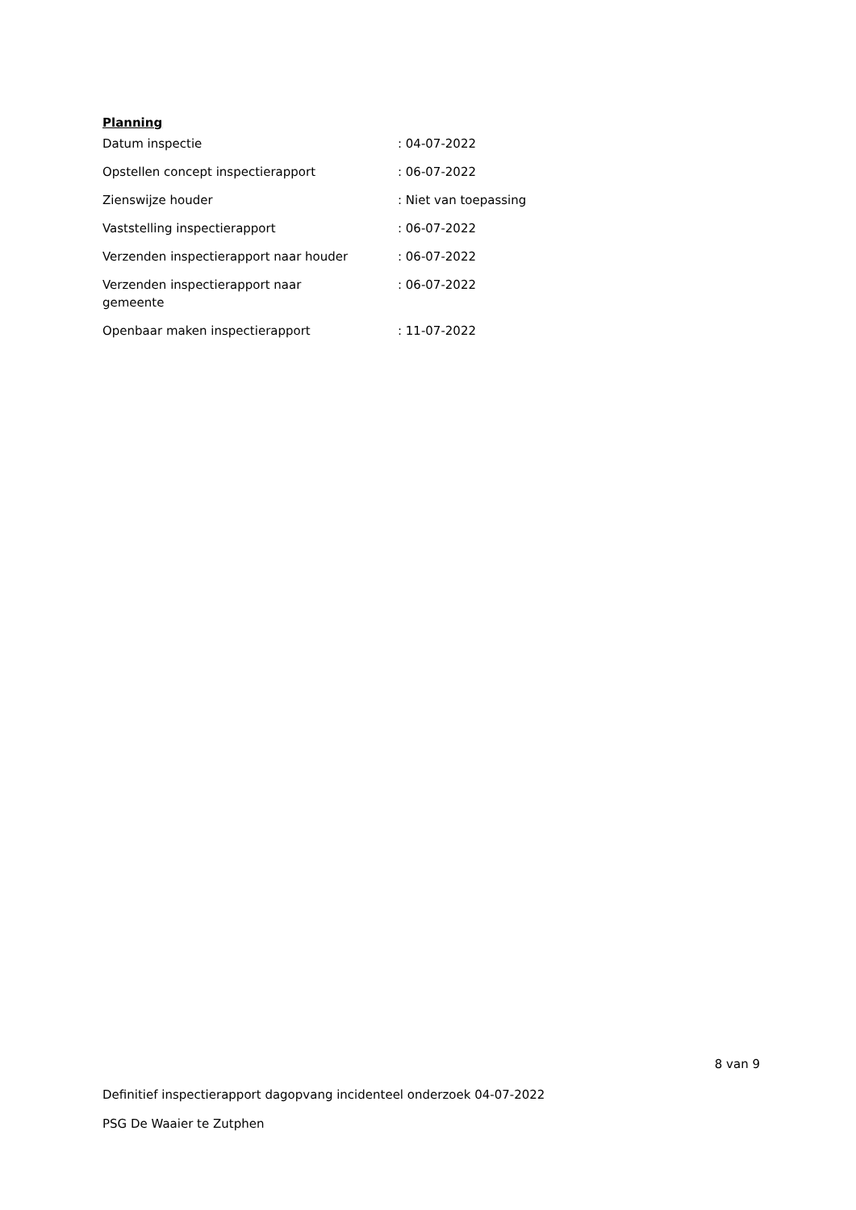Planning
| Datum inspectie | : 04-07-2022 |
| Opstellen concept inspectierapport | : 06-07-2022 |
| Zienswijze houder | : Niet van toepassing |
| Vaststelling inspectierapport | : 06-07-2022 |
| Verzenden inspectierapport naar houder | : 06-07-2022 |
| Verzenden inspectierapport naar gemeente | : 06-07-2022 |
| Openbaar maken inspectierapport | : 11-07-2022 |
8 van 9
Definitief inspectierapport dagopvang incidenteel onderzoek 04-07-2022
PSG De Waaier te Zutphen